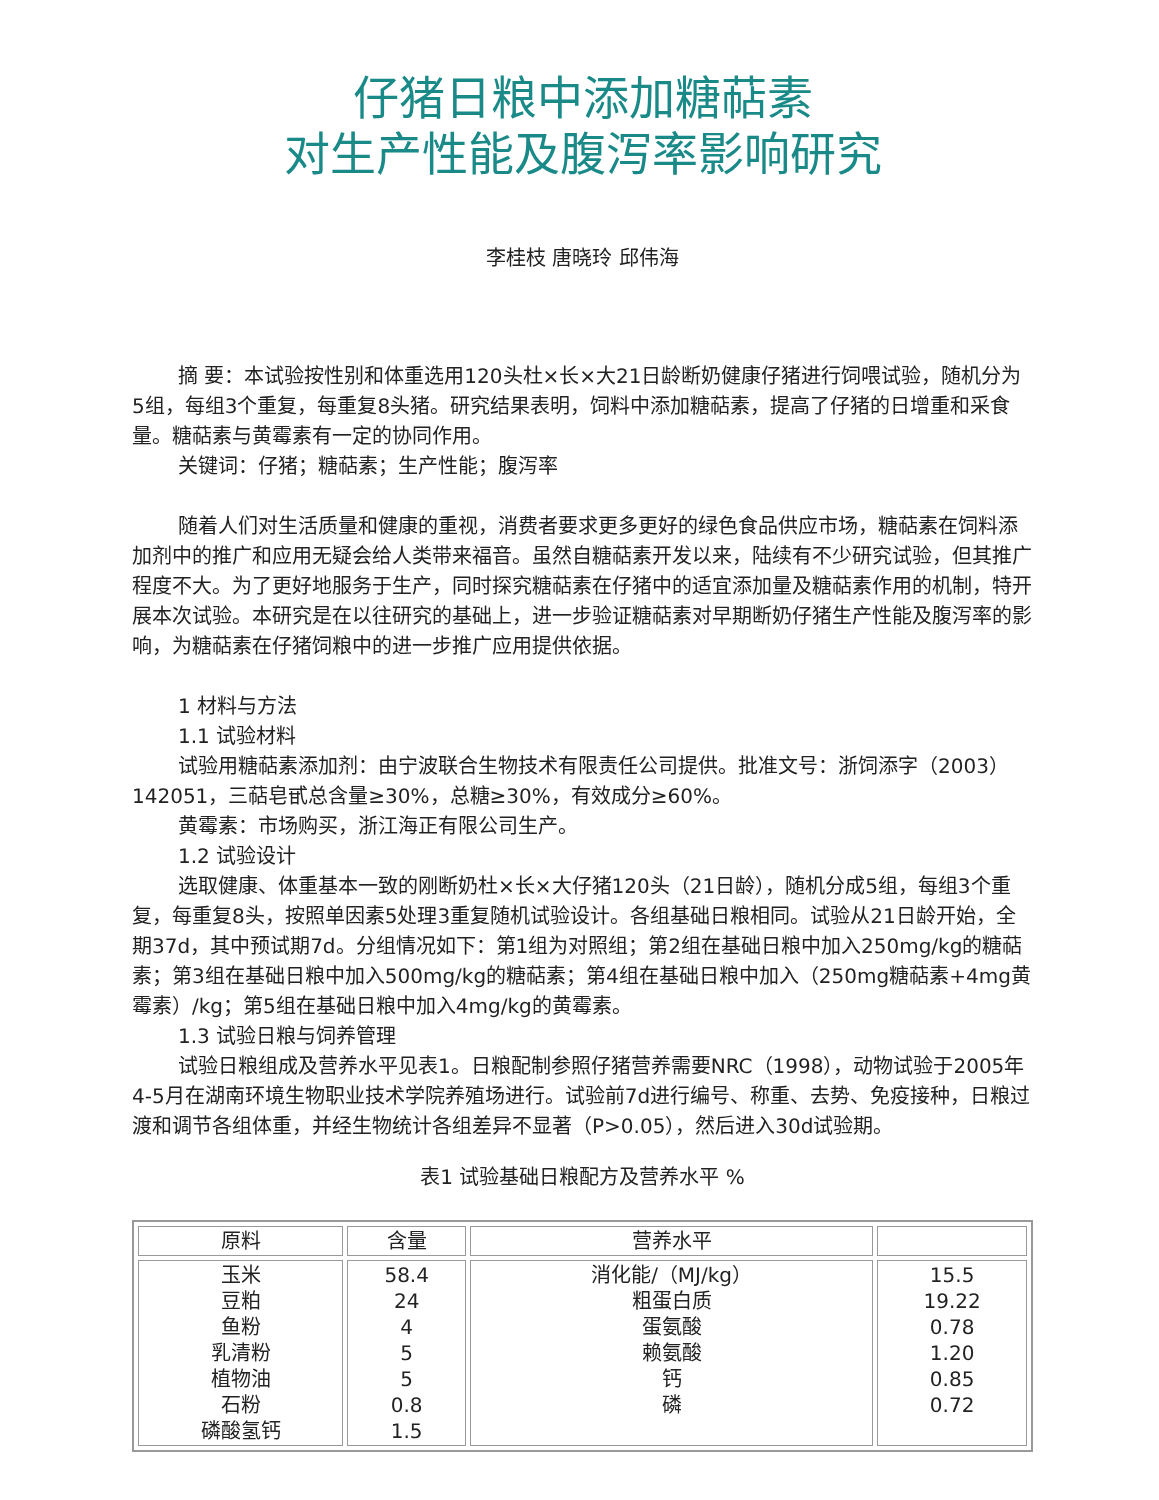仔猪日粮中添加糖萜素
对生产性能及腹泻率影响研究
李桂枝 唐晓玲 邱伟海
摘 要：本试验按性别和体重选用120头杜×长×大21日龄断奶健康仔猪进行饲喂试验，随机分为5组，每组3个重复，每重复8头猪。研究结果表明，饲料中添加糖萜素，提高了仔猪的日增重和采食量。糖萜素与黄霉素有一定的协同作用。
关键词：仔猪；糖萜素；生产性能；腹泻率
随着人们对生活质量和健康的重视，消费者要求更多更好的绿色食品供应市场，糖萜素在饲料添加剂中的推广和应用无疑会给人类带来福音。虽然自糖萜素开发以来，陆续有不少研究试验，但其推广程度不大。为了更好地服务于生产，同时探究糖萜素在仔猪中的适宜添加量及糖萜素作用的机制，特开展本次试验。本研究是在以往研究的基础上，进一步验证糖萜素对早期断奶仔猪生产性能及腹泻率的影响，为糖萜素在仔猪饲粮中的进一步推广应用提供依据。
1 材料与方法
1.1 试验材料
试验用糖萜素添加剂：由宁波联合生物技术有限责任公司提供。批准文号：浙饲添字（2003）142051，三萜皂甙总含量≥30%，总糖≥30%，有效成分≥60%。
黄霉素：市场购买，浙江海正有限公司生产。
1.2 试验设计
选取健康、体重基本一致的刚断奶杜×长×大仔猪120头（21日龄），随机分成5组，每组3个重复，每重复8头，按照单因素5处理3重复随机试验设计。各组基础日粮相同。试验从21日龄开始，全期37d，其中预试期7d。分组情况如下：第1组为对照组；第2组在基础日粮中加入250mg/kg的糖萜素；第3组在基础日粮中加入500mg/kg的糖萜素；第4组在基础日粮中加入（250mg糖萜素+4mg黄霉素）/kg；第5组在基础日粮中加入4mg/kg的黄霉素。
1.3 试验日粮与饲养管理
试验日粮组成及营养水平见表1。日粮配制参照仔猪营养需要NRC（1998），动物试验于2005年4-5月在湖南环境生物职业技术学院养殖场进行。试验前7d进行编号、称重、去势、免疫接种，日粮过渡和调节各组体重，并经生物统计各组差异不显著（P>0.05），然后进入30d试验期。
表1 试验基础日粮配方及营养水平 %
| 原料 | 含量 | 营养水平 | |
| --- | --- | --- | --- |
| 玉米 豆粕 鱼粉 乳清粉 植物油 石粉 磷酸氢钙 | 58.4 24 4 5 5 0.8 1.5 | 消化能/（MJ/kg） 粗蛋白质 蛋氨酸 赖氨酸 钙 磷 | 15.5 19.22 0.78 1.20 0.85 0.72 |